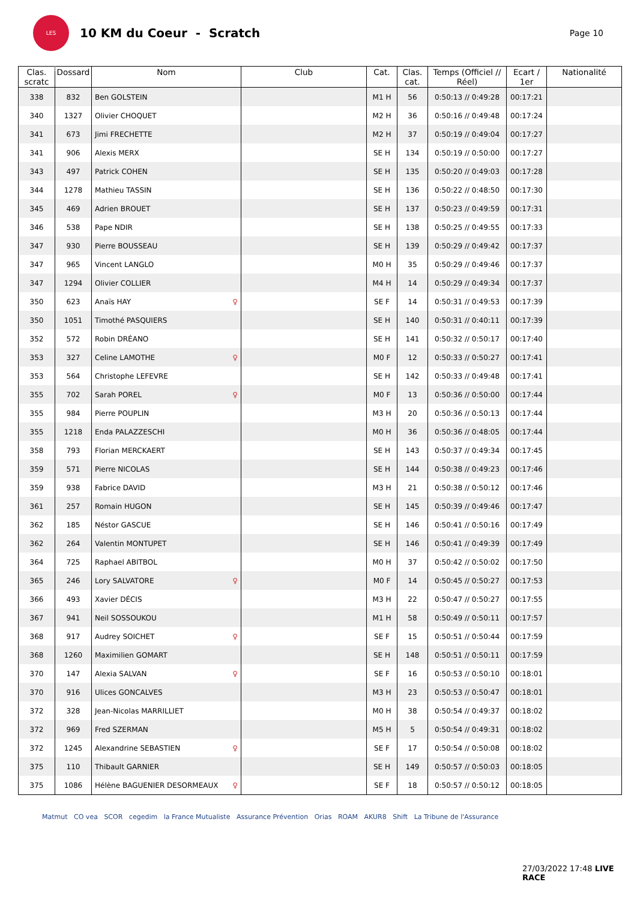LES FOULÉES
10 KM du Coeur - Scratch
Page 10
| Clas. scratc | Dossard | Nom | Club | Cat. | Clas. cat. | Temps (Officiel // Réel) | Ecart / 1er | Nationalité |
| --- | --- | --- | --- | --- | --- | --- | --- | --- |
| 338 | 832 | Ben GOLSTEIN | | M1 H | 56 | 0:50:13 // 0:49:28 | 00:17:21 | |
| 340 | 1327 | Olivier CHOQUET | | M2 H | 36 | 0:50:16 // 0:49:48 | 00:17:24 | |
| 341 | 673 | Jimi FRECHETTE | | M2 H | 37 | 0:50:19 // 0:49:04 | 00:17:27 | |
| 341 | 906 | Alexis MERX | | SE H | 134 | 0:50:19 // 0:50:00 | 00:17:27 | |
| 343 | 497 | Patrick COHEN | | SE H | 135 | 0:50:20 // 0:49:03 | 00:17:28 | |
| 344 | 1278 | Mathieu TASSIN | | SE H | 136 | 0:50:22 // 0:48:50 | 00:17:30 | |
| 345 | 469 | Adrien BROUET | | SE H | 137 | 0:50:23 // 0:49:59 | 00:17:31 | |
| 346 | 538 | Pape NDIR | | SE H | 138 | 0:50:25 // 0:49:55 | 00:17:33 | |
| 347 | 930 | Pierre BOUSSEAU | | SE H | 139 | 0:50:29 // 0:49:42 | 00:17:37 | |
| 347 | 965 | Vincent LANGLO | | M0 H | 35 | 0:50:29 // 0:49:46 | 00:17:37 | |
| 347 | 1294 | Olivier COLLIER | | M4 H | 14 | 0:50:29 // 0:49:34 | 00:17:37 | |
| 350 | 623 | Anaïs HAY ♀ | | SE F | 14 | 0:50:31 // 0:49:53 | 00:17:39 | |
| 350 | 1051 | Timothé PASQUIERS | | SE H | 140 | 0:50:31 // 0:40:11 | 00:17:39 | |
| 352 | 572 | Robin DRÉANO | | SE H | 141 | 0:50:32 // 0:50:17 | 00:17:40 | |
| 353 | 327 | Celine LAMOTHE ♀ | | M0 F | 12 | 0:50:33 // 0:50:27 | 00:17:41 | |
| 353 | 564 | Christophe LEFEVRE | | SE H | 142 | 0:50:33 // 0:49:48 | 00:17:41 | |
| 355 | 702 | Sarah POREL ♀ | | M0 F | 13 | 0:50:36 // 0:50:00 | 00:17:44 | |
| 355 | 984 | Pierre POUPLIN | | M3 H | 20 | 0:50:36 // 0:50:13 | 00:17:44 | |
| 355 | 1218 | Enda PALAZZESCHI | | M0 H | 36 | 0:50:36 // 0:48:05 | 00:17:44 | |
| 358 | 793 | Florian MERCKAERT | | SE H | 143 | 0:50:37 // 0:49:34 | 00:17:45 | |
| 359 | 571 | Pierre NICOLAS | | SE H | 144 | 0:50:38 // 0:49:23 | 00:17:46 | |
| 359 | 938 | Fabrice DAVID | | M3 H | 21 | 0:50:38 // 0:50:12 | 00:17:46 | |
| 361 | 257 | Romain HUGON | | SE H | 145 | 0:50:39 // 0:49:46 | 00:17:47 | |
| 362 | 185 | Néstor GASCUE | | SE H | 146 | 0:50:41 // 0:50:16 | 00:17:49 | |
| 362 | 264 | Valentin MONTUPET | | SE H | 146 | 0:50:41 // 0:49:39 | 00:17:49 | |
| 364 | 725 | Raphael ABITBOL | | M0 H | 37 | 0:50:42 // 0:50:02 | 00:17:50 | |
| 365 | 246 | Lory SALVATORE ♀ | | M0 F | 14 | 0:50:45 // 0:50:27 | 00:17:53 | |
| 366 | 493 | Xavier DÉCIS | | M3 H | 22 | 0:50:47 // 0:50:27 | 00:17:55 | |
| 367 | 941 | Neil SOSSOUKOU | | M1 H | 58 | 0:50:49 // 0:50:11 | 00:17:57 | |
| 368 | 917 | Audrey SOICHET ♀ | | SE F | 15 | 0:50:51 // 0:50:44 | 00:17:59 | |
| 368 | 1260 | Maximilien GOMART | | SE H | 148 | 0:50:51 // 0:50:11 | 00:17:59 | |
| 370 | 147 | Alexia SALVAN ♀ | | SE F | 16 | 0:50:53 // 0:50:10 | 00:18:01 | |
| 370 | 916 | Ulices GONCALVES | | M3 H | 23 | 0:50:53 // 0:50:47 | 00:18:01 | |
| 372 | 328 | Jean-Nicolas MARRILLIET | | M0 H | 38 | 0:50:54 // 0:49:37 | 00:18:02 | |
| 372 | 969 | Fred SZERMAN | | M5 H | 5 | 0:50:54 // 0:49:31 | 00:18:02 | |
| 372 | 1245 | Alexandrine SEBASTIEN ♀ | | SE F | 17 | 0:50:54 // 0:50:08 | 00:18:02 | |
| 375 | 110 | Thibault GARNIER | | SE H | 149 | 0:50:57 // 0:50:03 | 00:18:05 | |
| 375 | 1086 | Hélène BAGUENIER DESORMEAUX ♀ | | SE F | 18 | 0:50:57 // 0:50:12 | 00:18:05 | |
Matmut CO vea SCOR cegedim la France Mutualiste Assurance Prévention Orias ROAM AKUR8 Shift La Tribune de l'Assurance
27/03/2022 17:48 LIVE RACE